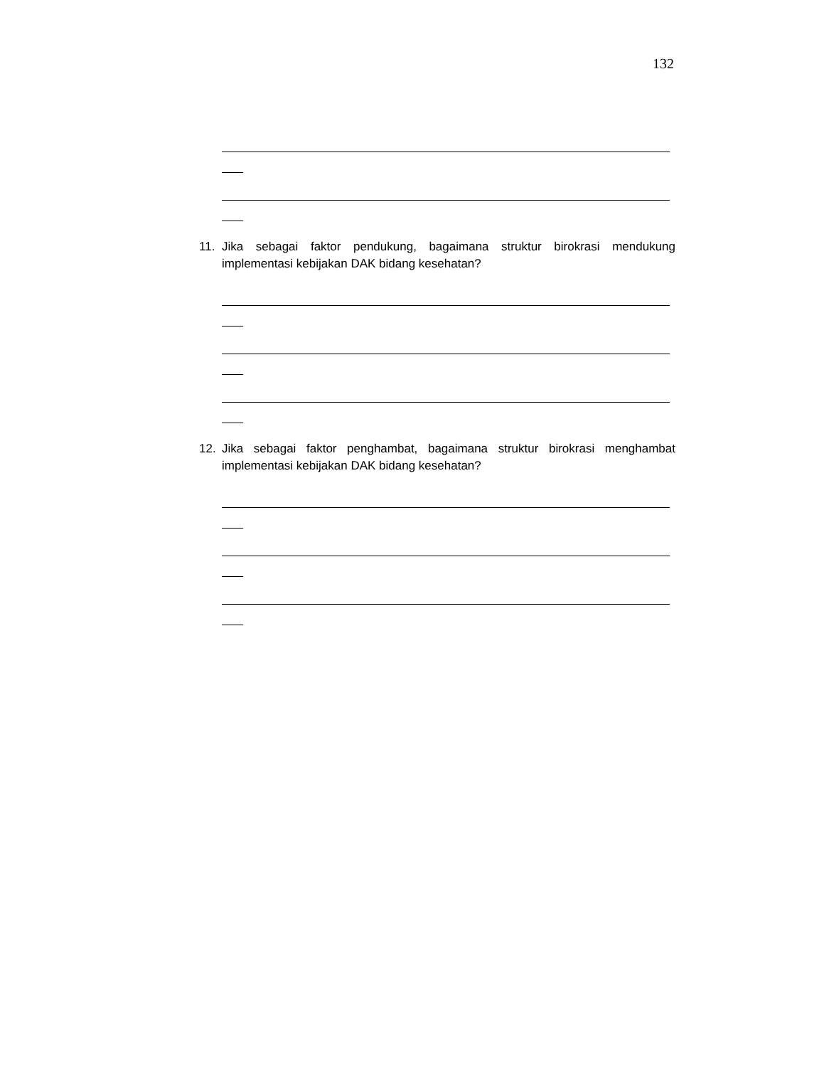132
11. Jika sebagai faktor pendukung, bagaimana struktur birokrasi mendukung implementasi kebijakan DAK bidang kesehatan?
12. Jika sebagai faktor penghambat, bagaimana struktur birokrasi menghambat implementasi kebijakan DAK bidang kesehatan?